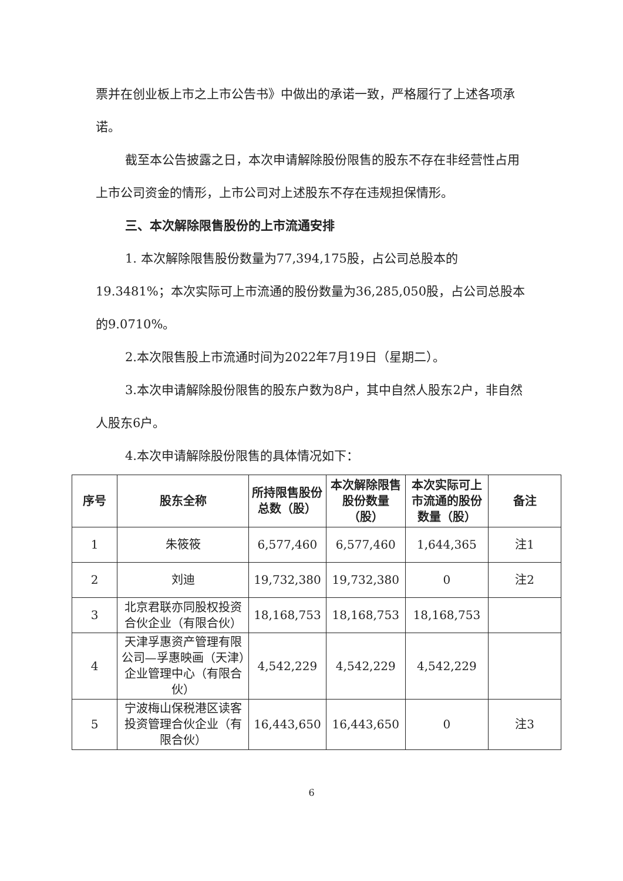票并在创业板上市之上市公告书》中做出的承诺一致，严格履行了上述各项承诺。
截至本公告披露之日，本次申请解除股份限售的股东不存在非经营性占用上市公司资金的情形，上市公司对上述股东不存在违规担保情形。
三、本次解除限售股份的上市流通安排
1. 本次解除限售股份数量为77,394,175股，占公司总股本的19.3481%；本次实际可上市流通的股份数量为36,285,050股，占公司总股本的9.0710%。
2.本次限售股上市流通时间为2022年7月19日（星期二）。
3.本次申请解除股份限售的股东户数为8户，其中自然人股东2户，非自然人股东6户。
4.本次申请解除股份限售的具体情况如下：
| 序号 | 股东全称 | 所持限售股份总数（股） | 本次解除限售股份数量（股） | 本次实际可上市流通的股份数量（股） | 备注 |
| --- | --- | --- | --- | --- | --- |
| 1 | 朱筱筱 | 6,577,460 | 6,577,460 | 1,644,365 | 注1 |
| 2 | 刘迪 | 19,732,380 | 19,732,380 | 0 | 注2 |
| 3 | 北京君联亦同股权投资合伙企业（有限合伙） | 18,168,753 | 18,168,753 | 18,168,753 | |
| 4 | 天津孚惠资产管理有限公司—孚惠映画（天津）企业管理中心（有限合伙） | 4,542,229 | 4,542,229 | 4,542,229 | |
| 5 | 宁波梅山保税港区读客投资管理合伙企业（有限合伙） | 16,443,650 | 16,443,650 | 0 | 注3 |
6